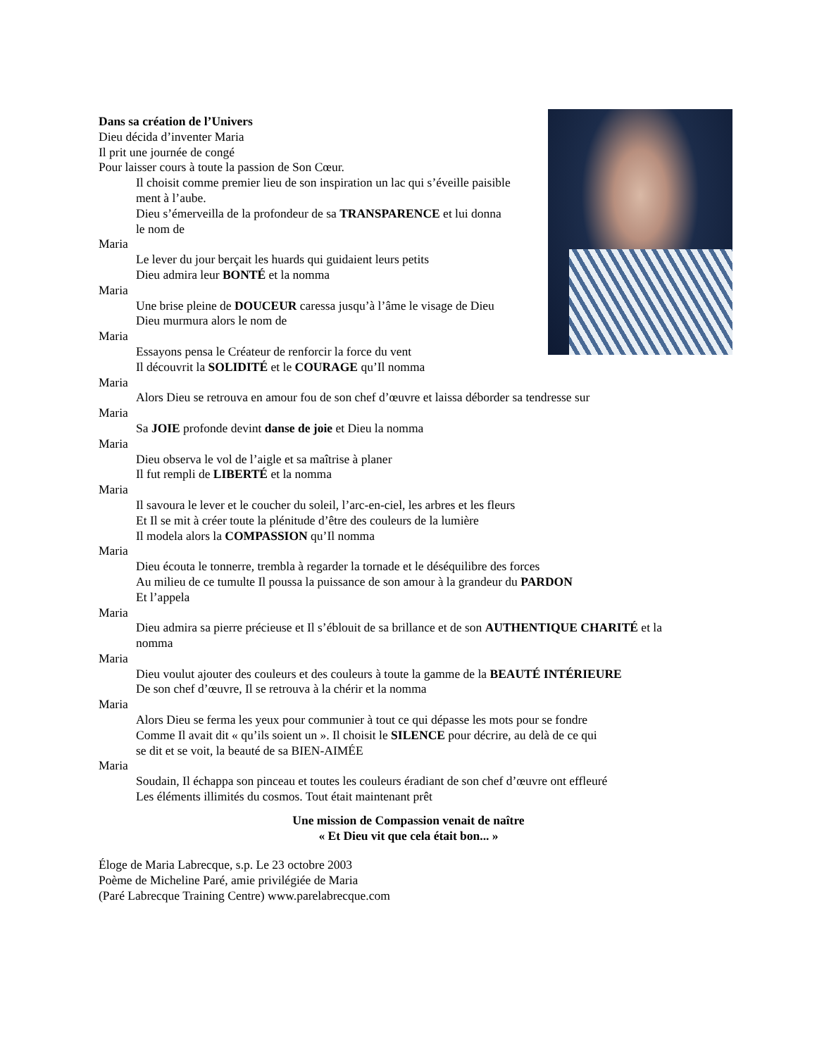Dans sa création de l’Univers
Dieu décida d’inventer Maria
Il prit une journée de congé
Pour laisser cours à toute la passion de Son Cœur.
Il choisit comme premier lieu de son inspiration un lac qui s’éveille paisible
ment à l’aube.
Dieu s’émerveilla de la profondeur de sa TRANSPARENCE et lui donna
le nom de
Maria
Le lever du jour berçait les huards qui guidaient leurs petits
Dieu admira leur BONTÉ et la nomma
Maria
Une brise pleine de DOUCEUR caressa jusqu’à l’âme le visage de Dieu
Dieu murmura alors le nom de
Maria
Essayons pensa le Créateur de renforcir la force du vent
Il découvrit la SOLIDITÉ et le COURAGE qu’Il nomma
Maria
Alors Dieu se retrouva en amour fou de son chef d’œuvre et laissa déborder sa tendresse sur
Maria
Sa JOIE profonde devint danse de joie et Dieu la nomma
Maria
Dieu observa le vol de l’aigle et sa maîtrise à planer
Il fut rempli de LIBERTÉ et la nomma
Maria
Il savoura le lever et le coucher du soleil, l’arc-en-ciel, les arbres et les fleurs
Et Il se mit à créer toute la plénitude d’être des couleurs de la lumière
Il modela alors la COMPASSION qu’Il nomma
Maria
Dieu écouta le tonnerre, trembla à regarder la tornade et le déséquilibre des forces
Au milieu de ce tumulte Il poussa la puissance de son amour à la grandeur du PARDON
Et l’appela
Maria
Dieu admira sa pierre précieuse et Il s’éblouit de sa brillance et de son AUTHENTIQUE CHARITÉ et la
nomma
Maria
Dieu voulut ajouter des couleurs et des couleurs à toute la gamme de la BEAUTÉ INTÉRIEURE
De son chef d’œuvre, Il se retrouva à la chérir et la nomma
Maria
Alors Dieu se ferma les yeux pour communier à tout ce qui dépasse les mots pour se fondre
Comme Il avait dit « qu’ils soient un ». Il choisit le SILENCE pour décrire, au delà de ce qui
se dit et se voit, la beauté de sa BIEN-AIMÉE
Maria
Soudain, Il échappa son pinceau et toutes les couleurs éradiant de son chef d’œuvre ont effleuré
Les éléments illimités du cosmos. Tout était maintenant prêt
Une mission de Compassion venait de naître
« Et Dieu vit que cela était bon... »
Éloge de Maria Labrecque, s.p. Le 23 octobre 2003
Poème de Micheline Paré, amie privilégiée de Maria
(Paré Labrecque Training Centre) www.parelabrecque.com